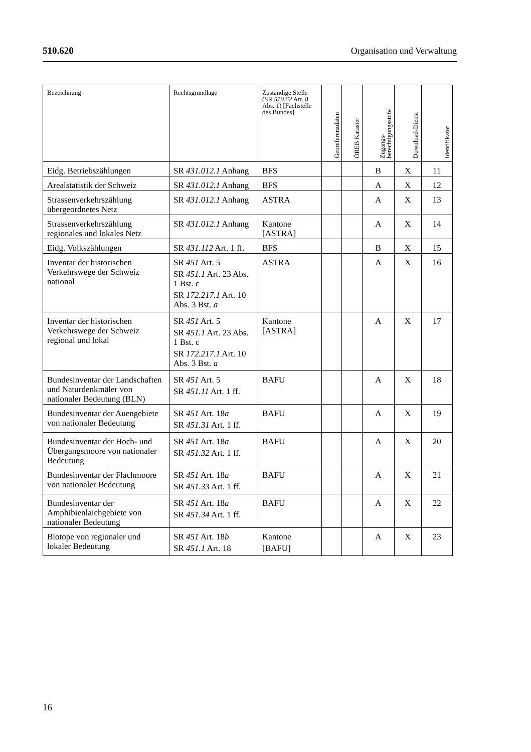510.620 Organisation und Verwaltung
| Bezeichnung | Rechtsgrundlage | Zuständige Stelle (SR 510.62 Art. 8 Abs. 1) [Fachstelle des Bundes] | Georeferenzdaten | ÖREB Kataster | Zugangs- berechtigungsstufe | Download-Dienst | Identifikator |
| --- | --- | --- | --- | --- | --- | --- | --- |
| Eidg. Betriebszählungen | SR 431.012.1 Anhang | BFS | | | B | X | 11 |
| Arealstatistik der Schweiz | SR 431.012.1 Anhang | BFS | | | A | X | 12 |
| Strassenverkehrszählung übergeordnetes Netz | SR 431.012.1 Anhang | ASTRA | | | A | X | 13 |
| Strassenverkehrszählung regionales und lokales Netz | SR 431.012.1 Anhang | Kantone [ASTRA] | | | A | X | 14 |
| Eidg. Volkszählungen | SR 431.112 Art. 1 ff. | BFS | | | B | X | 15 |
| Inventar der historischen Verkehrswege der Schweiz national | SR 451 Art. 5 SR 451.1 Art. 23 Abs. 1 Bst. c SR 172.217.1 Art. 10 Abs. 3 Bst. a | ASTRA | | | A | X | 16 |
| Inventar der historischen Verkehrswege der Schweiz regional und lokal | SR 451 Art. 5 SR 451.1 Art. 23 Abs. 1 Bst. c SR 172.217.1 Art. 10 Abs. 3 Bst. a | Kantone [ASTRA] | | | A | X | 17 |
| Bundesinventar der Land­schaften und Naturdenk­mäler von nationaler Bedeutung (BLN) | SR 451 Art. 5 SR 451.11 Art. 1 ff. | BAFU | | | A | X | 18 |
| Bundesinventar der Auen­gebiete von nationaler Bedeutung | SR 451 Art. 18 a SR 451.31 Art. 1 ff. | BAFU | | | A | X | 19 |
| Bundesinventar der Hoch- und Übergangsmoore von nationaler Bedeutung | SR 451 Art. 18 a SR 451.32 Art. 1 ff. | BAFU | | | A | X | 20 |
| Bundesinventar der Flachmoore von nationaler Bedeutung | SR 451 Art. 18 a SR 451.33 Art. 1 ff. | BAFU | | | A | X | 21 |
| Bundesinventar der Amphibienlaichgebiete von nationaler Bedeutung | SR 451 Art. 18 a SR 451.34 Art. 1 ff. | BAFU | | | A | X | 22 |
| Biotope von regionaler und lokaler Bedeutung | SR 451 Art. 18 b SR 451.1 Art. 18 | Kantone [BAFU] | | | A | X | 23 |
16